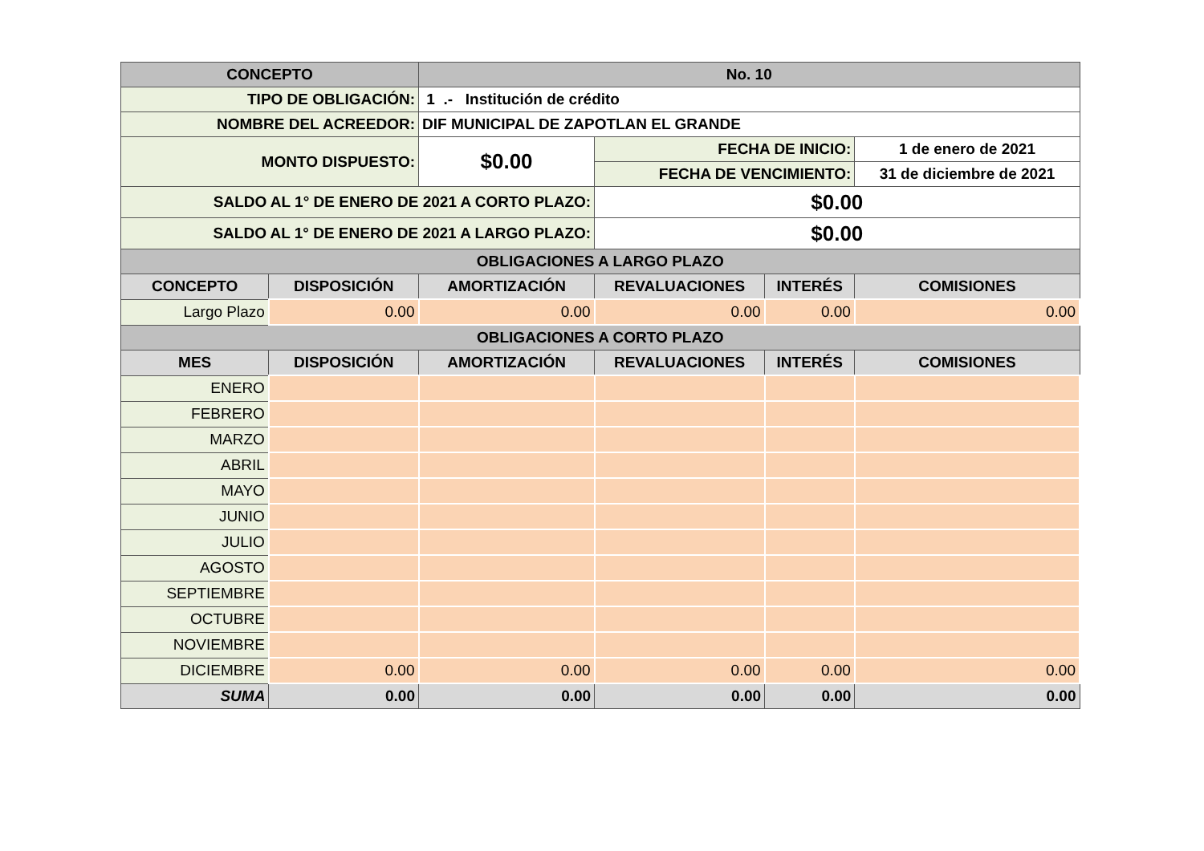| CONCEPTO | | No. 10 | | | |
| --- | --- | --- | --- | --- | --- |
| TIPO DE OBLIGACIÓN: | | 1 .- Institución de crédito | | | |
| NOMBRE DEL ACREEDOR: | | DIF MUNICIPAL DE ZAPOTLAN EL GRANDE | | | |
| MONTO DISPUESTO: | | $0.00 | FECHA DE INICIO: | | 1 de enero de 2021 |
| | | | FECHA DE VENCIMIENTO: | | 31 de diciembre de 2021 |
| SALDO AL 1° DE ENERO DE 2021 A CORTO PLAZO: | | | $0.00 | | |
| SALDO AL 1° DE ENERO DE 2021 A LARGO PLAZO: | | | $0.00 | | |
| OBLIGACIONES A LARGO PLAZO | | | | | |
| CONCEPTO | DISPOSICIÓN | AMORTIZACIÓN | REVALUACIONES | INTERÉS | COMISIONES |
| Largo Plazo | 0.00 | 0.00 | 0.00 | 0.00 | 0.00 |
| OBLIGACIONES A CORTO PLAZO | | | | | |
| MES | DISPOSICIÓN | AMORTIZACIÓN | REVALUACIONES | INTERÉS | COMISIONES |
| ENERO | | | | | |
| FEBRERO | | | | | |
| MARZO | | | | | |
| ABRIL | | | | | |
| MAYO | | | | | |
| JUNIO | | | | | |
| JULIO | | | | | |
| AGOSTO | | | | | |
| SEPTIEMBRE | | | | | |
| OCTUBRE | | | | | |
| NOVIEMBRE | | | | | |
| DICIEMBRE | 0.00 | 0.00 | 0.00 | 0.00 | 0.00 |
| SUMA | 0.00 | 0.00 | 0.00 | 0.00 | 0.00 |